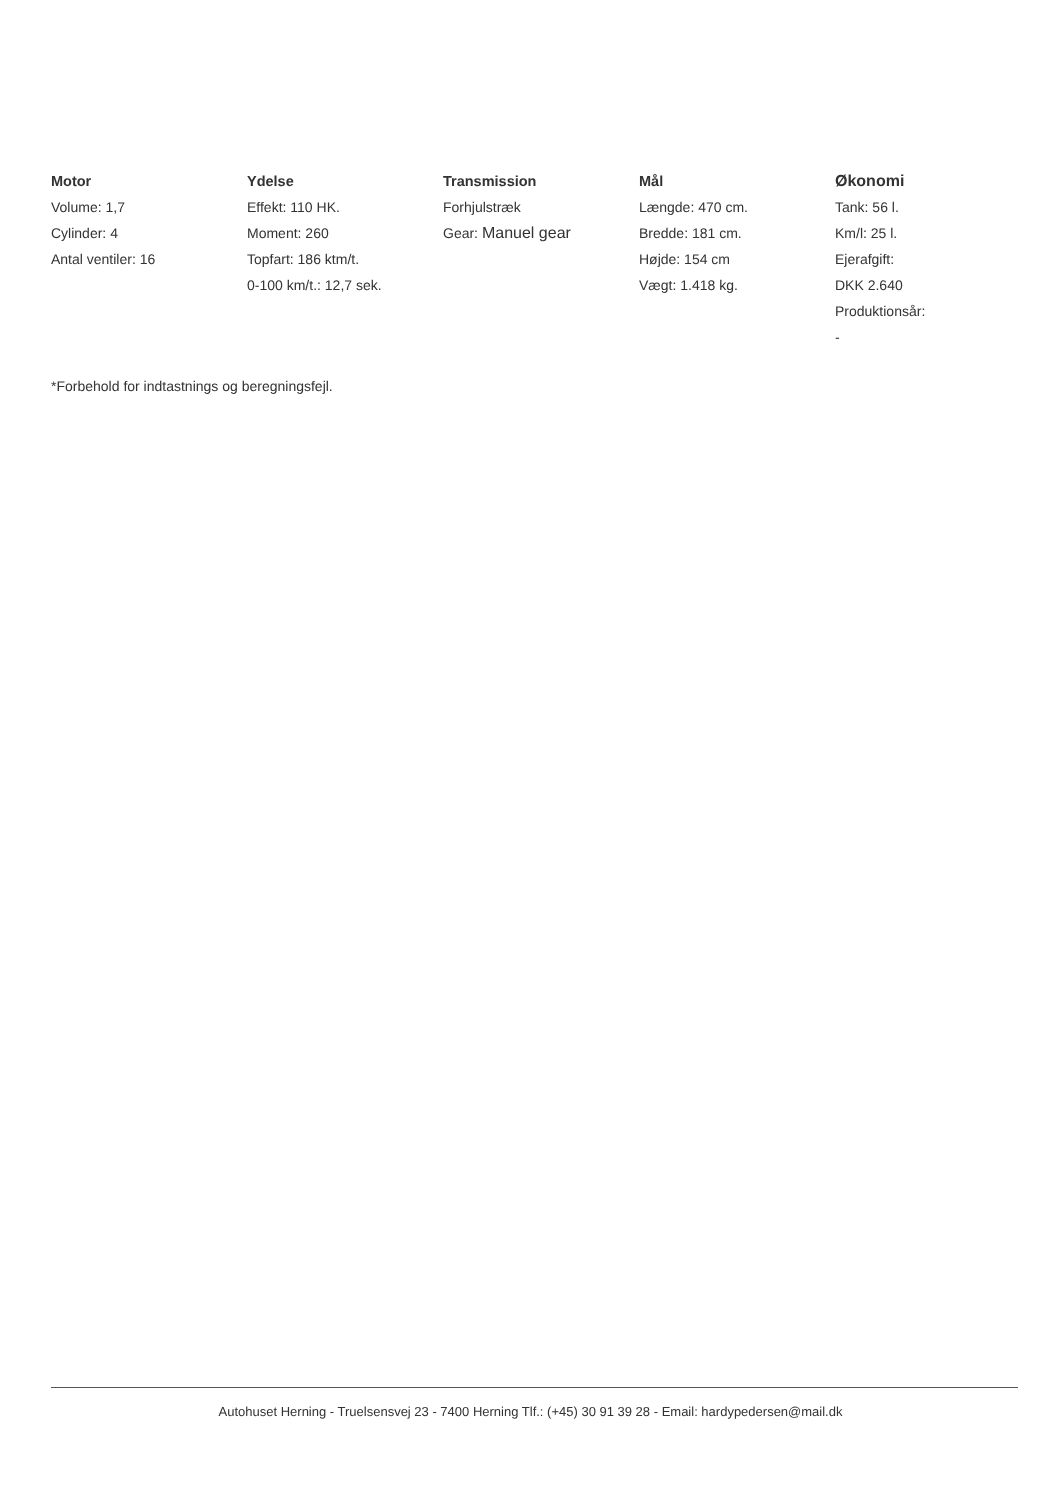Motor
Volume: 1,7
Cylinder: 4
Antal ventiler: 16
Ydelse
Effekt: 110 HK.
Moment: 260
Topfart: 186 ktm/t.
0-100 km/t.: 12,7 sek.
Transmission
Forhjulstræk
Gear: Manuel gear
Mål
Længde: 470 cm.
Bredde: 181 cm.
Højde: 154 cm
Vægt: 1.418 kg.
Økonomi
Tank: 56 l.
Km/l: 25 l.
Ejerafgift:
DKK 2.640
Produktionsår:
-
*Forbehold for indtastnings og beregningsfejl.
Autohuset Herning - Truelsensvej 23 - 7400 Herning Tlf.: (+45) 30 91 39 28 - Email: hardypedersen@mail.dk